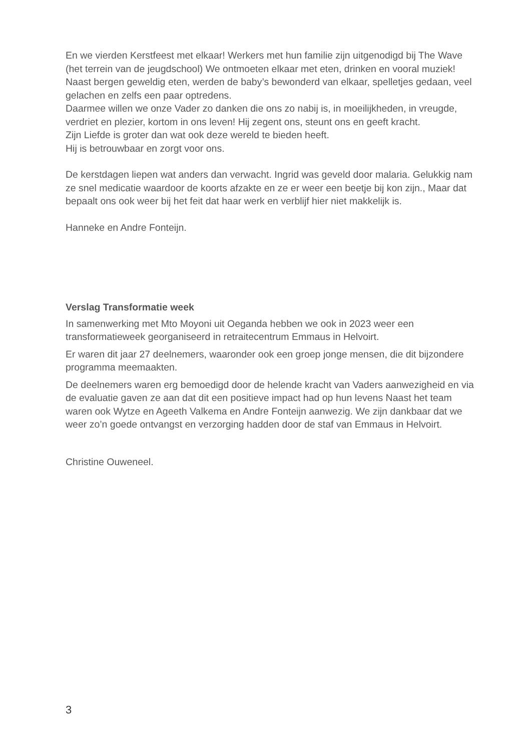En we vierden Kerstfeest met elkaar! Werkers met hun familie zijn uitgenodigd bij The Wave (het terrein van de jeugdschool) We ontmoeten elkaar met eten, drinken en vooral muziek! Naast bergen geweldig eten, werden de baby’s bewonderd van elkaar, spelletjes gedaan, veel gelachen en zelfs een paar optredens.
Daarmee willen we onze Vader zo danken die ons zo nabij is, in moeilijkheden, in vreugde, verdriet en plezier, kortom in ons leven! Hij zegent ons, steunt ons en geeft kracht.
Zijn Liefde is groter dan wat ook deze wereld te bieden heeft.
Hij is betrouwbaar en zorgt voor ons.
De kerstdagen liepen wat anders dan verwacht. Ingrid was geveld door malaria. Gelukkig nam ze snel medicatie waardoor de koorts afzakte en ze er weer een beetje bij kon zijn., Maar dat bepaalt ons ook weer bij het feit dat haar werk en verblijf hier niet makkelijk is.
Hanneke en Andre Fonteijn.
Verslag Transformatie week
In samenwerking met Mto Moyoni uit Oeganda hebben we ook in 2023 weer een transformatieweek georganiseerd in retraitecentrum Emmaus in Helvoirt.
Er waren dit jaar 27 deelnemers, waaronder ook een groep jonge mensen, die dit bijzondere programma meemaakten.
De deelnemers waren erg bemoedigd door de helende kracht van Vaders aanwezigheid en via de evaluatie gaven ze aan dat dit een positieve impact had op hun levens Naast het team waren ook Wytze en Ageeth Valkema en Andre Fonteijn aanwezig. We zijn dankbaar dat we weer zo’n goede ontvangst en verzorging hadden door de staf van Emmaus in Helvoirt.
Christine Ouweneel.
3